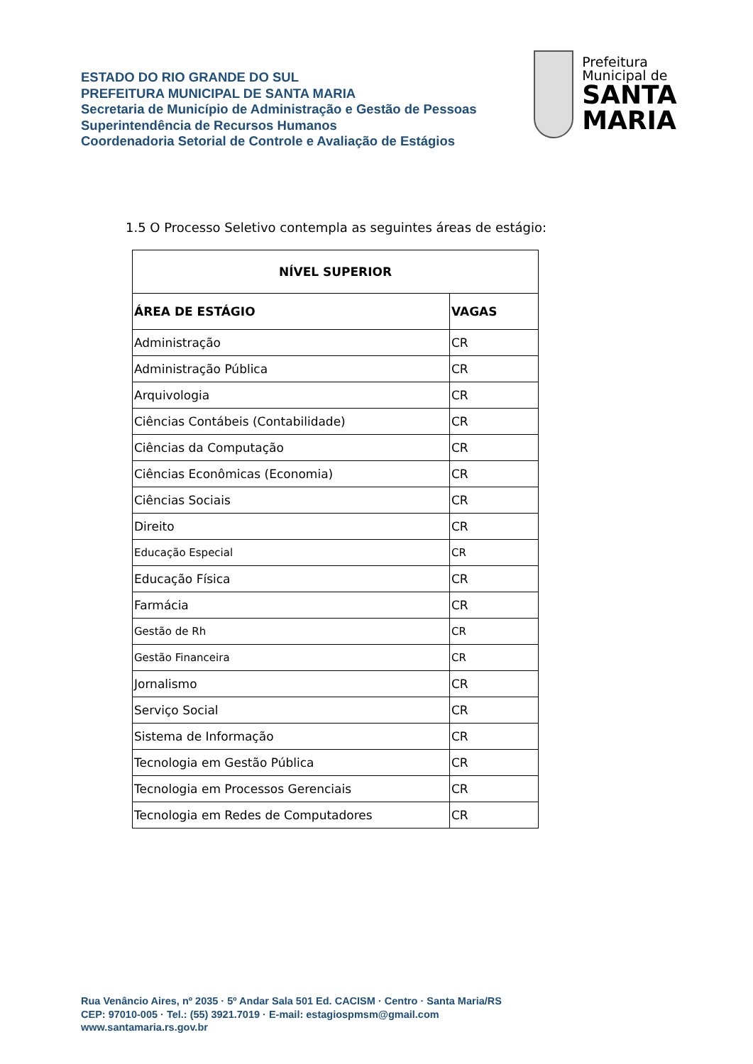ESTADO DO RIO GRANDE DO SUL
PREFEITURA MUNICIPAL DE SANTA MARIA
Secretaria de Município de Administração e Gestão de Pessoas
Superintendência de Recursos Humanos
Coordenadoria Setorial de Controle e Avaliação de Estágios
Prefeitura Municipal de
SANTA MARIA
1.5 O Processo Seletivo contempla as seguintes áreas de estágio:
| NÍVEL SUPERIOR | |
| --- | --- |
| ÁREA DE ESTÁGIO | VAGAS |
| Administração | CR |
| Administração Pública | CR |
| Arquivologia | CR |
| Ciências Contábeis (Contabilidade) | CR |
| Ciências da Computação | CR |
| Ciências Econômicas (Economia) | CR |
| Ciências Sociais | CR |
| Direito | CR |
| Educação Especial | CR |
| Educação Física | CR |
| Farmácia | CR |
| Gestão de Rh | CR |
| Gestão Financeira | CR |
| Jornalismo | CR |
| Serviço Social | CR |
| Sistema de Informação | CR |
| Tecnologia em Gestão Pública | CR |
| Tecnologia em Processos Gerenciais | CR |
| Tecnologia em Redes de Computadores | CR |
Rua Venâncio Aires, nº 2035 · 5º Andar Sala 501 Ed. CACISM · Centro · Santa Maria/RS
CEP: 97010-005 · Tel.: (55) 3921.7019 · E-mail: estagiospmsm@gmail.com
www.santamaria.rs.gov.br